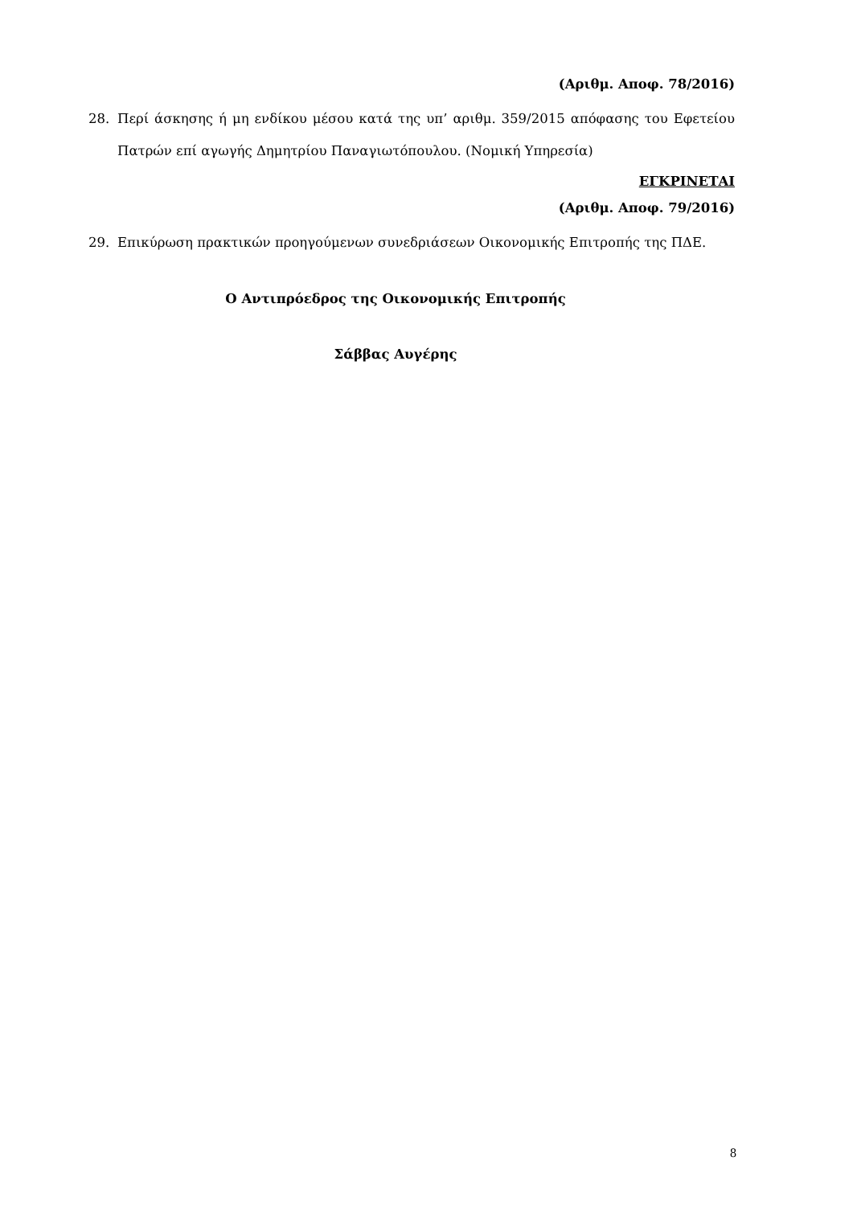(Αριθμ. Αποφ. 78/2016)
28. Περί άσκησης ή μη ενδίκου μέσου κατά της υπ’ αριθμ. 359/2015 απόφασης του Εφετείου Πατρών επί αγωγής Δημητρίου Παναγιωτόπουλου. (Νομική Υπηρεσία)
ΕΓΚΡΙΝΕΤΑΙ
(Αριθμ. Αποφ. 79/2016)
29. Επικύρωση πρακτικών προηγούμενων συνεδριάσεων Οικονομικής Επιτροπής της ΠΔΕ.
Ο Αντιπρόεδρος της Οικονομικής Επιτροπής
Σάββας Αυγέρης
8